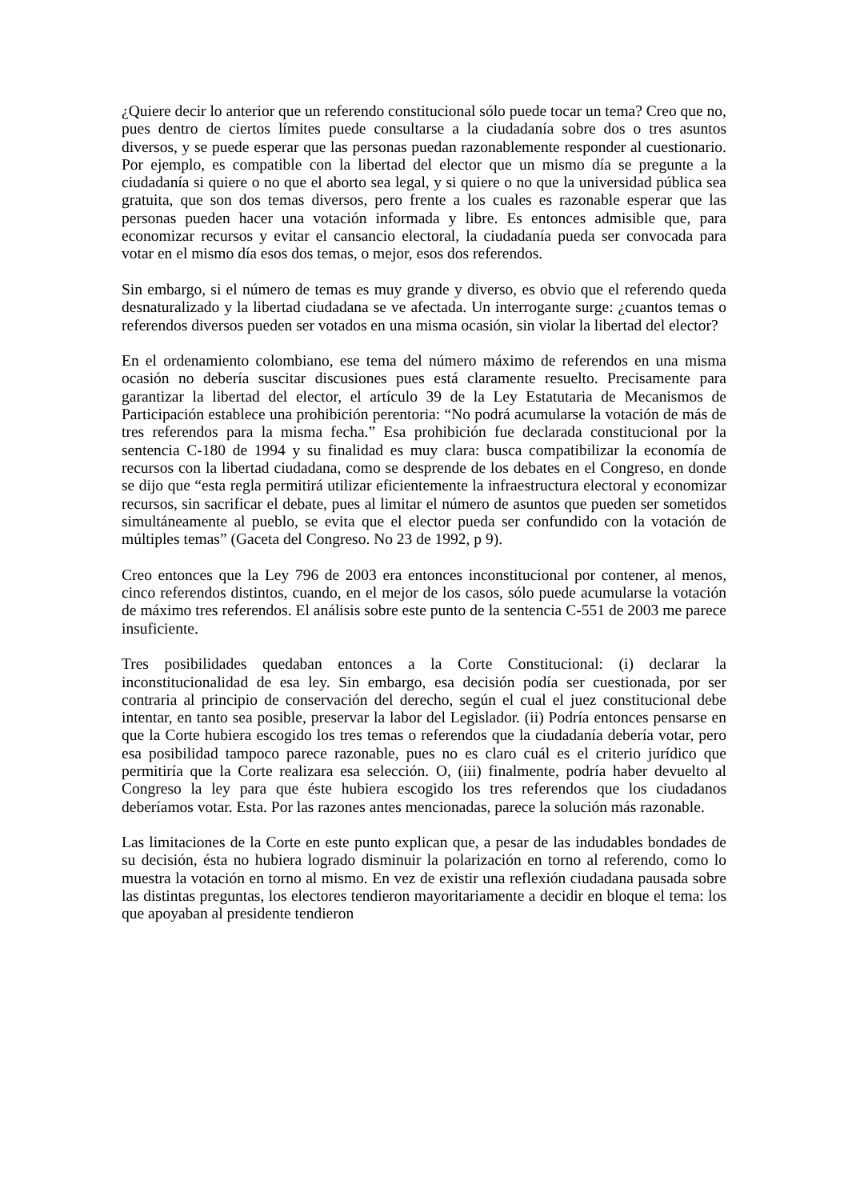¿Quiere decir lo anterior que un referendo constitucional sólo puede tocar un tema? Creo que no, pues dentro de ciertos límites puede consultarse a la ciudadanía sobre dos o tres asuntos diversos, y se puede esperar que las personas puedan razonablemente responder al cuestionario. Por ejemplo, es compatible con la libertad del elector que un mismo día se pregunte a la ciudadanía si quiere o no que el aborto sea legal, y si quiere o no que la universidad pública sea gratuita, que son dos temas diversos, pero frente a los cuales es razonable esperar que las personas pueden hacer una votación informada y libre. Es entonces admisible que, para economizar recursos y evitar el cansancio electoral, la ciudadanía pueda ser convocada para votar en el mismo día esos dos temas, o mejor, esos dos referendos.
Sin embargo, si el número de temas es muy grande y diverso, es obvio que el referendo queda desnaturalizado y la libertad ciudadana se ve afectada. Un interrogante surge: ¿cuantos temas o referendos diversos pueden ser votados en una misma ocasión, sin violar la libertad del elector?
En el ordenamiento colombiano, ese tema del número máximo de referendos en una misma ocasión no debería suscitar discusiones pues está claramente resuelto. Precisamente para garantizar la libertad del elector, el artículo 39 de la Ley Estatutaria de Mecanismos de Participación establece una prohibición perentoria: “No podrá acumularse la votación de más de tres referendos para la misma fecha.” Esa prohibición fue declarada constitucional por la sentencia C-180 de 1994 y su finalidad es muy clara: busca compatibilizar la economía de recursos con la libertad ciudadana, como se desprende de los debates en el Congreso, en donde se dijo que “esta regla permitirá utilizar eficientemente la infraestructura electoral y economizar recursos, sin sacrificar el debate, pues al limitar el número de asuntos que pueden ser sometidos simultáneamente al pueblo, se evita que el elector pueda ser confundido con la votación de múltiples temas” (Gaceta del Congreso. No 23 de 1992, p 9).
Creo entonces que la Ley 796 de 2003 era entonces inconstitucional por contener, al menos, cinco referendos distintos, cuando, en el mejor de los casos, sólo puede acumularse la votación de máximo tres referendos. El análisis sobre este punto de la sentencia C-551 de 2003 me parece insuficiente.
Tres posibilidades quedaban entonces a la Corte Constitucional: (i) declarar la inconstitucionalidad de esa ley. Sin embargo, esa decisión podía ser cuestionada, por ser contraria al principio de conservación del derecho, según el cual el juez constitucional debe intentar, en tanto sea posible, preservar la labor del Legislador. (ii) Podría entonces pensarse en que la Corte hubiera escogido los tres temas o referendos que la ciudadanía debería votar, pero esa posibilidad tampoco parece razonable, pues no es claro cuál es el criterio jurídico que permitiría que la Corte realizara esa selección. O, (iii) finalmente, podría haber devuelto al Congreso la ley para que éste hubiera escogido los tres referendos que los ciudadanos deberíamos votar. Esta. Por las razones antes mencionadas, parece la solución más razonable.
Las limitaciones de la Corte en este punto explican que, a pesar de las indudables bondades de su decisión, ésta no hubiera logrado disminuir la polarización en torno al referendo, como lo muestra la votación en torno al mismo. En vez de existir una reflexión ciudadana pausada sobre las distintas preguntas, los electores tendieron mayoritariamente a decidir en bloque el tema: los que apoyaban al presidente tendieron